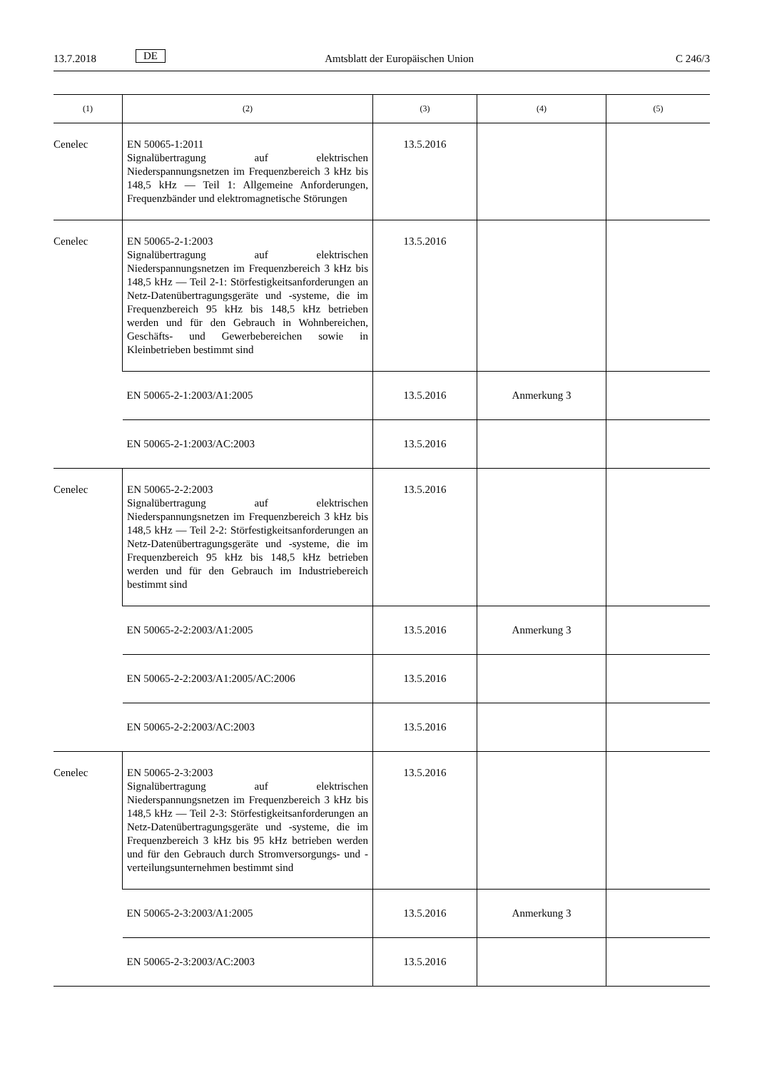13.7.2018 DE Amtsblatt der Europäischen Union C 246/3
| (1) | (2) | (3) | (4) | (5) |
| --- | --- | --- | --- | --- |
| Cenelec | EN 50065-1:2011 Signalübertragung auf elektrischen Niederspannungsnetzen im Frequenzbereich 3 kHz bis 148,5 kHz — Teil 1: Allgemeine Anforderungen, Frequenzbänder und elektromagnetische Störungen | 13.5.2016 | | |
| Cenelec | EN 50065-2-1:2003 Signalübertragung auf elektrischen Niederspannungsnetzen im Frequenzbereich 3 kHz bis 148,5 kHz — Teil 2-1: Störfestigkeitsanforderungen an Netz-Datenübertragungsgeräte und -systeme, die im Frequenzbereich 95 kHz bis 148,5 kHz betrieben werden und für den Gebrauch in Wohnbereichen, Geschäfts- und Gewerbebereichen sowie in Kleinbetrieben bestimmt sind | 13.5.2016 | | |
| | EN 50065-2-1:2003/A1:2005 | 13.5.2016 | Anmerkung 3 | |
| | EN 50065-2-1:2003/AC:2003 | 13.5.2016 | | |
| Cenelec | EN 50065-2-2:2003 Signalübertragung auf elektrischen Niederspannungsnetzen im Frequenzbereich 3 kHz bis 148,5 kHz — Teil 2-2: Störfestigkeitsanforderungen an Netz-Datenübertragungsgeräte und -systeme, die im Frequenzbereich 95 kHz bis 148,5 kHz betrieben werden und für den Gebrauch im Industriebereich bestimmt sind | 13.5.2016 | | |
| | EN 50065-2-2:2003/A1:2005 | 13.5.2016 | Anmerkung 3 | |
| | EN 50065-2-2:2003/A1:2005/AC:2006 | 13.5.2016 | | |
| | EN 50065-2-2:2003/AC:2003 | 13.5.2016 | | |
| Cenelec | EN 50065-2-3:2003 Signalübertragung auf elektrischen Niederspannungsnetzen im Frequenzbereich 3 kHz bis 148,5 kHz — Teil 2-3: Störfestigkeitsanforderungen an Netz-Datenübertragungsgeräte und -systeme, die im Frequenzbereich 3 kHz bis 95 kHz betrieben werden und für den Gebrauch durch Stromversorgungs- und -verteilungsunternehmen bestimmt sind | 13.5.2016 | | |
| | EN 50065-2-3:2003/A1:2005 | 13.5.2016 | Anmerkung 3 | |
| | EN 50065-2-3:2003/AC:2003 | 13.5.2016 | | |